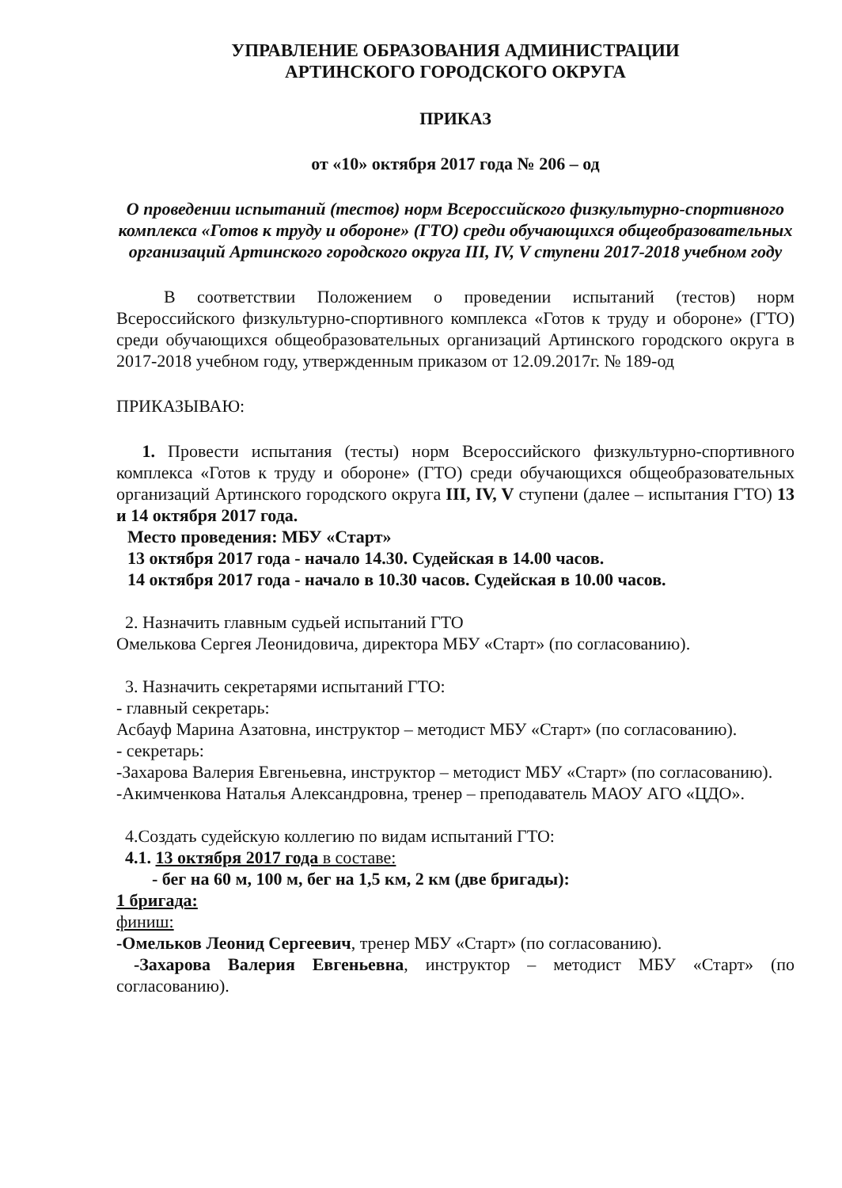УПРАВЛЕНИЕ ОБРАЗОВАНИЯ АДМИНИСТРАЦИИ
АРТИНСКОГО ГОРОДСКОГО ОКРУГА
ПРИКАЗ
от «10» октября 2017 года № 206 – од
О проведении испытаний (тестов) норм Всероссийского физкультурно-спортивного комплекса «Готов к труду и обороне» (ГТО) среди обучающихся общеобразовательных организаций Артинского городского округа III, IV, V ступени 2017-2018 учебном году
В соответствии Положением о проведении испытаний (тестов) норм Всероссийского физкультурно-спортивного комплекса «Готов к труду и обороне» (ГТО) среди обучающихся общеобразовательных организаций Артинского городского округа в 2017-2018 учебном году, утвержденным приказом от 12.09.2017г. № 189-од
ПРИКАЗЫВАЮ:
1. Провести испытания (тесты) норм Всероссийского физкультурно-спортивного комплекса «Готов к труду и обороне» (ГТО) среди обучающихся общеобразовательных организаций Артинского городского округа III, IV, V ступени (далее – испытания ГТО) 13 и 14 октября 2017 года.
Место проведения: МБУ «Старт»
13 октября 2017 года - начало 14.30. Судейская в 14.00 часов.
14 октября 2017 года - начало в 10.30 часов. Судейская в 10.00 часов.
2. Назначить главным судьей испытаний ГТО
Омелькова Сергея Леонидовича, директора МБУ «Старт» (по согласованию).
3. Назначить секретарями испытаний ГТО:
- главный секретарь:
Асбауф Марина Азатовна, инструктор – методист МБУ «Старт» (по согласованию).
- секретарь:
-Захарова Валерия Евгеньевна, инструктор – методист МБУ «Старт» (по согласованию).
-Акимченкова Наталья Александровна, тренер – преподаватель МАОУ АГО «ЦДО».
4.Создать судейскую коллегию по видам испытаний ГТО:
4.1. 13 октября 2017 года в составе:
- бег на 60 м, 100 м, бег на 1,5 км, 2 км (две бригады):
1 бригада:
финиш:
-Омельков Леонид Сергеевич, тренер МБУ «Старт» (по согласованию).
-Захарова Валерия Евгеньевна, инструктор – методист МБУ «Старт» (по согласованию).